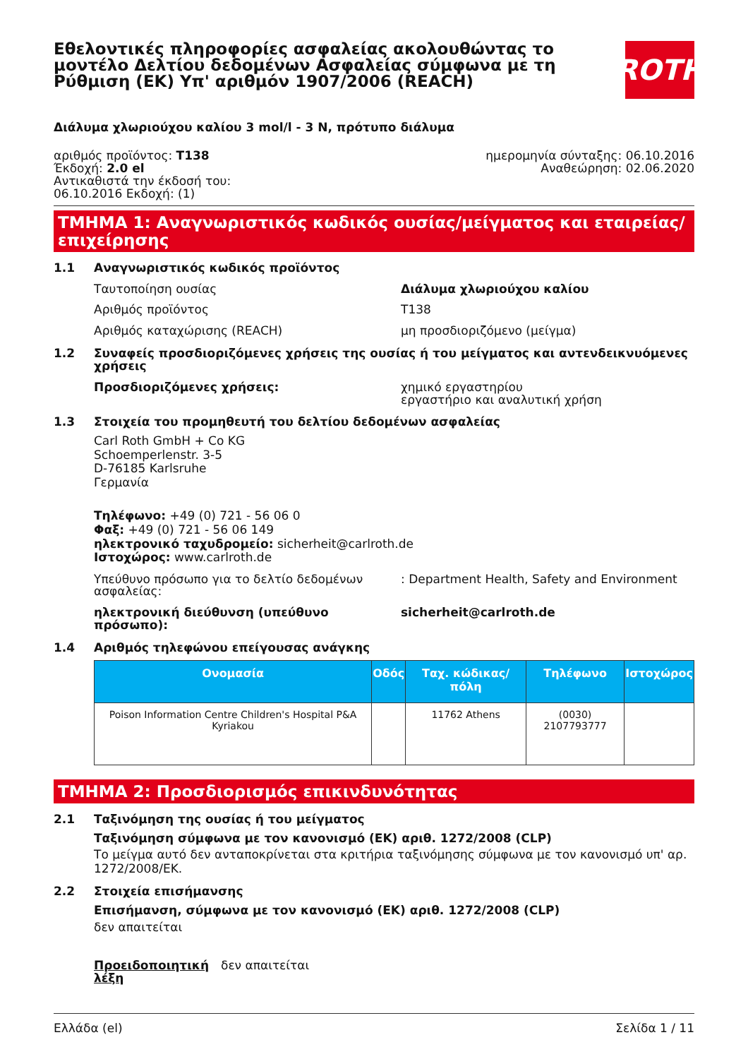Εθελοντικές πληροφορίες ασφαλείας ακολουθώντας το μοντέλο Δελτίου δεδομένων Ασφαλείας σύμφωνα με τη Ρύθμιση (ΕΚ) Υπ' αριθμόν 1907/2006 (REACH)
ROTH
Διάλυμα χλωριούχου καλίου 3 mol/l - 3 N, πρότυπο διάλυμα
αριθμός προϊόντος: T138
Έκδοχή: 2.0 el
Αντικαθιστά την έκδοσή του:
06.10.2016 Εκδοχή: (1)
ημερομηνία σύνταξης: 06.10.2016
Αναθεώρηση: 02.06.2020
ΤΜΗΜΑ 1: Αναγνωριστικός κωδικός ουσίας/μείγματος και εταιρείας/ επιχείρησης
1.1 Αναγνωριστικός κωδικός προϊόντος
Ταυτοποίηση ουσίας Διάλυμα χλωριούχου καλίου
Αριθμός προϊόντος
T138
Αριθμός καταχώρισης (REACH)
μη προσδιοριζόμενο (μείγμα)
1.2 Συναφείς προσδιοριζόμενες χρήσεις της ουσίας ή του μείγματος και αντενδεικνυόμενες χρήσεις
Προσδιοριζόμενες χρήσεις: χημικό εργαστηρίου
εργαστήριο και αναλυτική χρήση
1.3 Στοιχεία του προμηθευτή του δελτίου δεδομένων ασφαλείας
Carl Roth GmbH + Co KG
Schoemperlenstr. 3-5
D-76185 Karlsruhe
Γερμανία
Τηλέφωνο: +49 (0) 721 - 56 06 0
Φαξ: +49 (0) 721 - 56 06 149
ηλεκτρονικό ταχυδρομείο: sicherheit@carlroth.de
Ιστοχώρος: www.carlroth.de
Υπεύθυνο πρόσωπο για το δελτίο δεδομένων ασφαλείας:
: Department Health, Safety and Environment
ηλεκτρονική διεύθυνση (υπεύθυνο πρόσωπο): sicherheit@carlroth.de
1.4 Αριθμός τηλεφώνου επείγουσας ανάγκης
| Ονομασία | Οδός | Ταχ. κώδικας/ πόλη | Τηλέφωνο | Ιστοχώρος |
| --- | --- | --- | --- | --- |
| Poison Information Centre Children's Hospital P&A Kyriakou | | 11762 Athens | (0030) 2107793777 | |
ΤΜΗΜΑ 2: Προσδιορισμός επικινδυνότητας
2.1 Ταξινόμηση της ουσίας ή του μείγματος
Ταξινόμηση σύμφωνα με τον κανονισμό (ΕΚ) αριθ. 1272/2008 (CLP)
Το μείγμα αυτό δεν ανταποκρίνεται στα κριτήρια ταξινόμησης σύμφωνα με τον κανονισμό υπ' αρ. 1272/2008/ΕΚ.
2.2 Στοιχεία επισήμανσης
Επισήμανση, σύμφωνα με τον κανονισμό (ΕΚ) αριθ. 1272/2008 (CLP)
δεν απαιτείται
Προειδοποιητική λέξη
δεν απαιτείται
Ελλάδα (el) Σελίδα 1 / 11